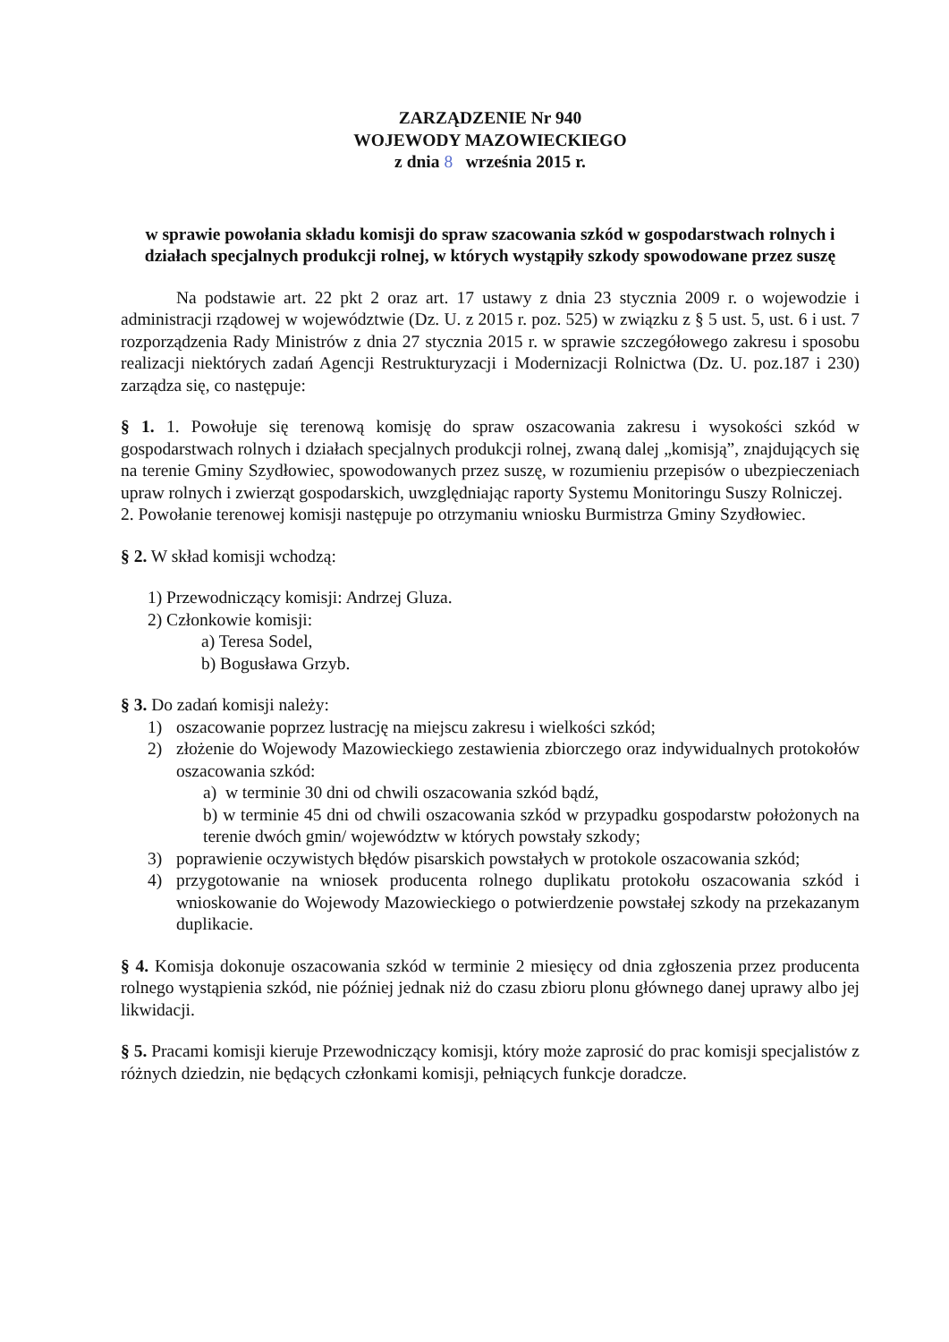ZARZĄDZENIE Nr 940
WOJEWODY MAZOWIECKIEGO
z dnia 8 września 2015 r.
w sprawie powołania składu komisji do spraw szacowania szkód w gospodarstwach rolnych i działach specjalnych produkcji rolnej, w których wystąpiły szkody spowodowane przez suszę
Na podstawie art. 22 pkt 2 oraz art. 17 ustawy z dnia 23 stycznia 2009 r. o wojewodzie i administracji rządowej w województwie (Dz. U. z 2015 r. poz. 525) w związku z § 5 ust. 5, ust. 6 i ust. 7 rozporządzenia Rady Ministrów z dnia 27 stycznia 2015 r. w sprawie szczegółowego zakresu i sposobu realizacji niektórych zadań Agencji Restrukturyzacji i Modernizacji Rolnictwa (Dz. U. poz.187 i 230) zarządza się, co następuje:
§ 1. 1. Powołuje się terenową komisję do spraw oszacowania zakresu i wysokości szkód w gospodarstwach rolnych i działach specjalnych produkcji rolnej, zwaną dalej „komisją”, znajdujących się na terenie Gminy Szydłowiec, spowodowanych przez suszę, w rozumieniu przepisów o ubezpieczeniach upraw rolnych i zwierząt gospodarskich, uwzględniając raporty Systemu Monitoringu Suszy Rolniczej.
2. Powołanie terenowej komisji następuje po otrzymaniu wniosku Burmistrza Gminy Szydłowiec.
§ 2. W skład komisji wchodzą:
1) Przewodniczący komisji: Andrzej Gluza.
2) Członkowie komisji:
a) Teresa Sodel,
b) Bogusława Grzyb.
§ 3. Do zadań komisji należy:
1) oszacowanie poprzez lustrację na miejscu zakresu i wielkości szkód;
2) złożenie do Wojewody Mazowieckiego zestawienia zbiorczego oraz indywidualnych protokołów oszacowania szkód:
a) w terminie 30 dni od chwili oszacowania szkód bądź,
b) w terminie 45 dni od chwili oszacowania szkód w przypadku gospodarstw położonych na terenie dwóch gmin/ województw w których powstały szkody;
3) poprawienie oczywistych błędów pisarskich powstałych w protokole oszacowania szkód;
4) przygotowanie na wniosek producenta rolnego duplikatu protokołu oszacowania szkód i wnioskowanie do Wojewody Mazowieckiego o potwierdzenie powstałej szkody na przekazanym duplikacie.
§ 4. Komisja dokonuje oszacowania szkód w terminie 2 miesięcy od dnia zgłoszenia przez producenta rolnego wystąpienia szkód, nie później jednak niż do czasu zbioru plonu głównego danej uprawy albo jej likwidacji.
§ 5. Pracami komisji kieruje Przewodniczący komisji, który może zaprosić do prac komisji specjalistów z różnych dziedzin, nie będących członkami komisji, pełniących funkcje doradcze.